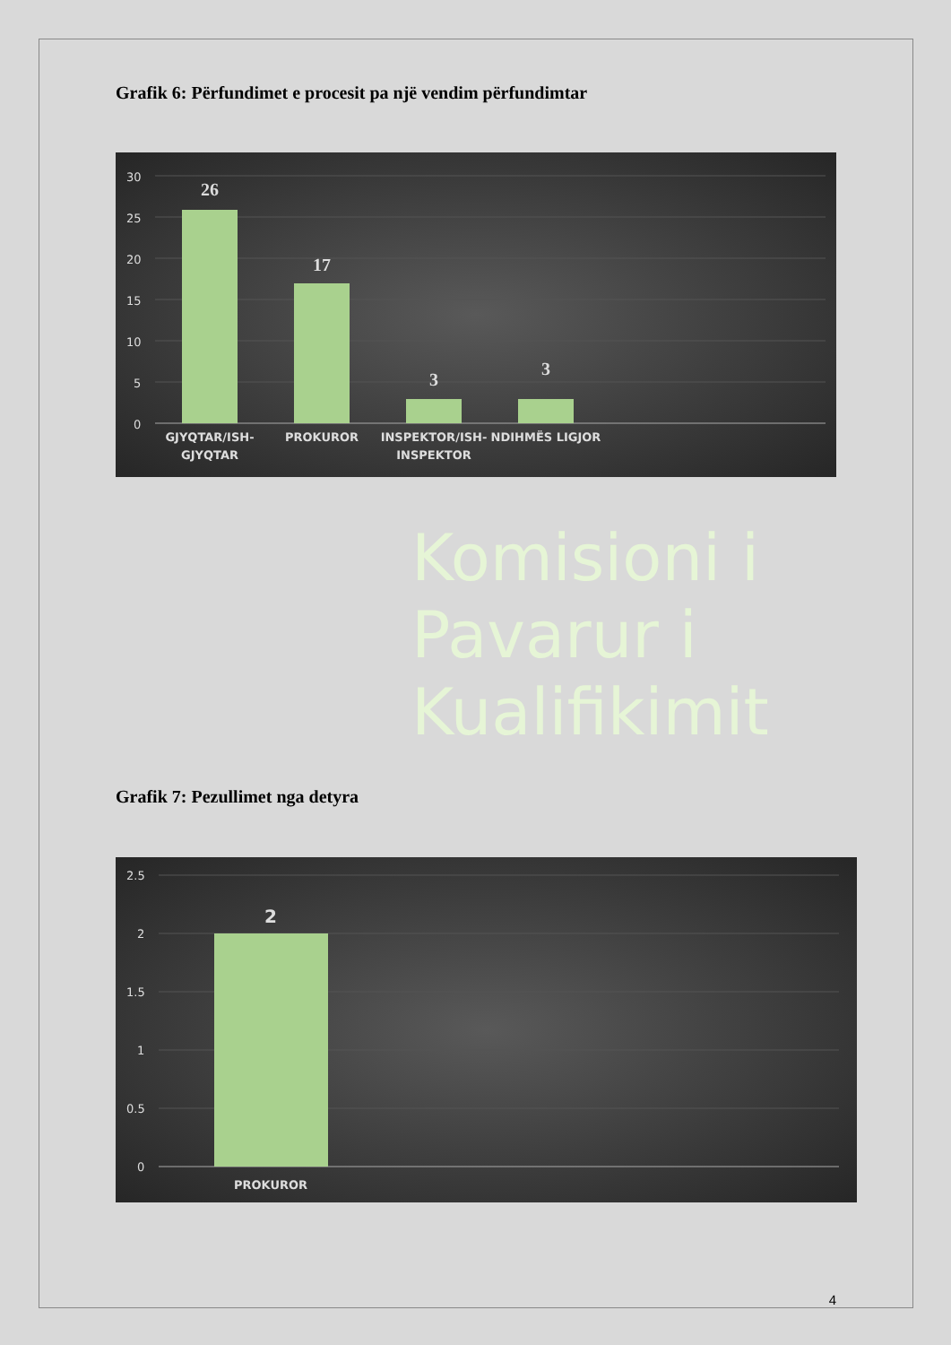Grafik 6: Përfundimet e procesit pa një vendim përfundimtar
30
25
20
15
10
5
0
26
17
3
3
GJYQTAR/ISH-
GJYQTAR
PROKUROR
INSPEKTOR/ISH-
INSPEKTOR
NDIHMËS LIGJOR
Komisioni i
Pavarur i
Kualifikimit
Grafik 7: Pezullimet nga detyra
2.5
2
1.5
1
0.5
0
2
PROKUROR
4